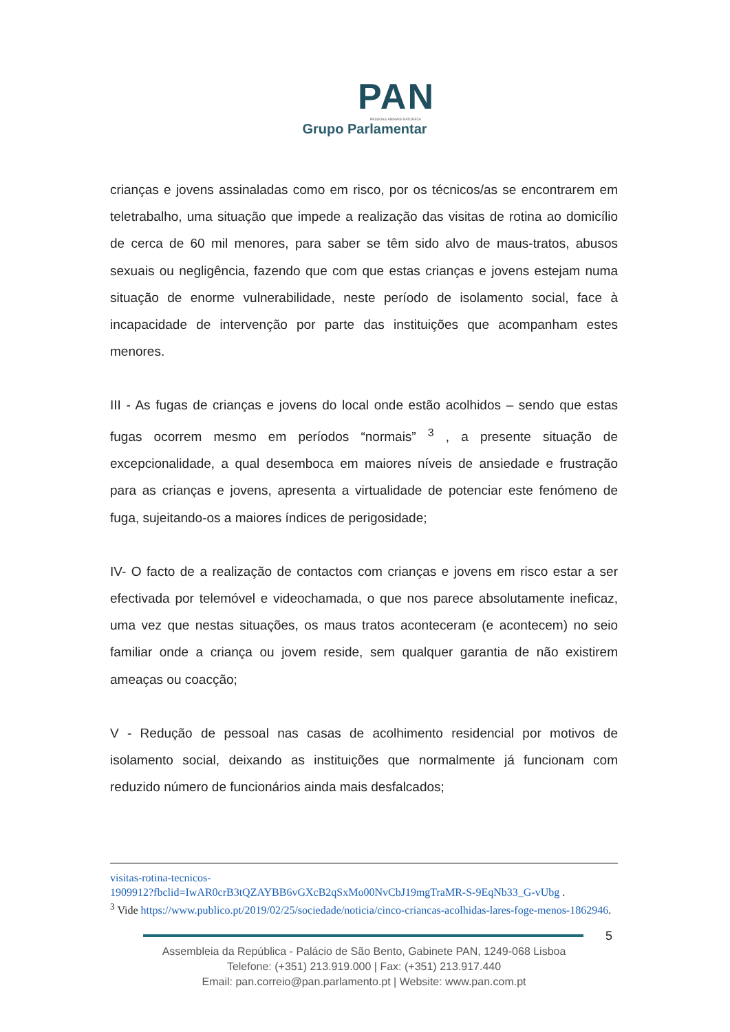PAN
PESSOAS·ANIMAIS·NATUREZA
Grupo Parlamentar
crianças e jovens assinaladas como em risco, por os técnicos/as se encontrarem em teletrabalho, uma situação que impede a realização das visitas de rotina ao domicílio de cerca de 60 mil menores, para saber se têm sido alvo de maus-tratos, abusos sexuais ou negligência, fazendo que com que estas crianças e jovens estejam numa situação de enorme vulnerabilidade, neste período de isolamento social, face à incapacidade de intervenção por parte das instituições que acompanham estes menores.
III - As fugas de crianças e jovens do local onde estão acolhidos – sendo que estas fugas ocorrem mesmo em períodos “normais” <sup>3</sup> , a presente situação de excepcionalidade, a qual desemboca em maiores níveis de ansiedade e frustração para as crianças e jovens, apresenta a virtualidade de potenciar este fenómeno de fuga, sujeitando-os a maiores índices de perigosidade;
IV- O facto de a realização de contactos com crianças e jovens em risco estar a ser efectivada por telemóvel e videochamada, o que nos parece absolutamente ineficaz, uma vez que nestas situações, os maus tratos aconteceram (e acontecem) no seio familiar onde a criança ou jovem reside, sem qualquer garantia de não existirem ameaças ou coacção;
V - Redução de pessoal nas casas de acolhimento residencial por motivos de isolamento social, deixando as instituições que normalmente já funcionam com reduzido número de funcionários ainda mais desfalcados;
visitas-rotina-tecnicos-
1909912?fbclid=IwAR0crB3tQZAYBB6vGXcB2qSxMo00NvCbJ19mgTraMR-S-9EqNb33_G-vUbg .
<sup>3</sup> Vide https://www.publico.pt/2019/02/25/sociedade/noticia/cinco-criancas-acolhidas-lares-foge-menos-1862946.
5
Assembleia da República - Palácio de São Bento, Gabinete PAN, 1249-068 Lisboa
Telefone: (+351) 213.919.000 | Fax: (+351) 213.917.440
Email: pan.correio@pan.parlamento.pt | Website: www.pan.com.pt